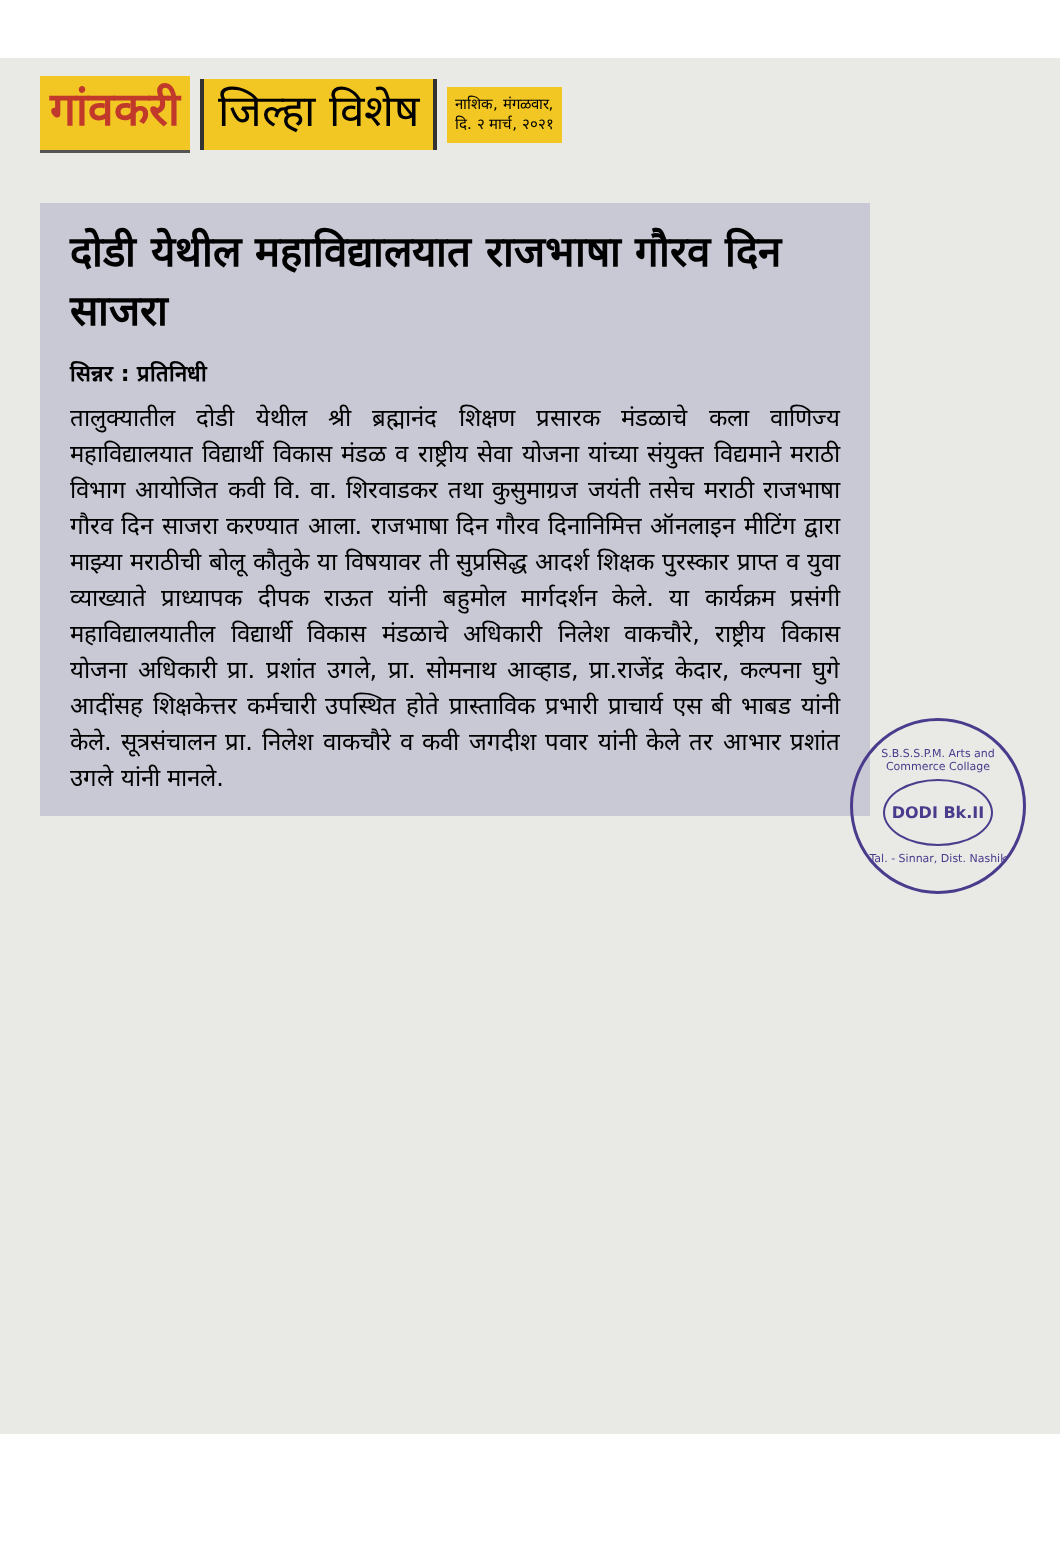गांवकरी जिल्हा विशेष
नाशिक, मंगळवार,
दि. २ मार्च, २०२१
दोडी येथील महाविद्यालयात राजभाषा गौरव दिन साजरा
सिन्नर : प्रतिनिधी
तालुक्यातील दोडी येथील श्री ब्रह्मानंद शिक्षण प्रसारक मंडळाचे कला वाणिज्य महाविद्यालयात विद्यार्थी विकास मंडळ व राष्ट्रीय सेवा योजना यांच्या संयुक्त विद्यमाने मराठी विभाग आयोजित कवी वि. वा. शिरवाडकर तथा कुसुमाग्रज जयंती तसेच मराठी राजभाषा गौरव दिन साजरा करण्यात आला. राजभाषा दिन गौरव दिनानिमित्त ऑनलाइन मीटिंग द्वारा माझ्या मराठीची बोलू कौतुके या विषयावर ती सुप्रसिद्ध आदर्श शिक्षक पुरस्कार प्राप्त व युवा व्याख्याते प्राध्यापक दीपक राऊत यांनी बहुमोल मार्गदर्शन केले. या कार्यक्रम प्रसंगी महाविद्यालयातील विद्यार्थी विकास मंडळाचे अधिकारी निलेश वाकचौरे, राष्ट्रीय विकास योजना अधिकारी प्रा. प्रशांत उगले, प्रा. सोमनाथ आव्हाड, प्रा.राजेंद्र केदार, कल्पना घुगे आदींसह शिक्षकेत्तर कर्मचारी उपस्थित होते प्रास्ताविक प्रभारी प्राचार्य एस बी भाबड यांनी केले. सूत्रसंचालन प्रा. निलेश वाकचौरे व कवी जगदीश पवार यांनी केले तर आभार प्रशांत उगले यांनी मानले.
S.B.S.S.P.M. Arts and Commerce Collage
DODI Bk.II
Tal. - Sinnar, Dist. Nashik